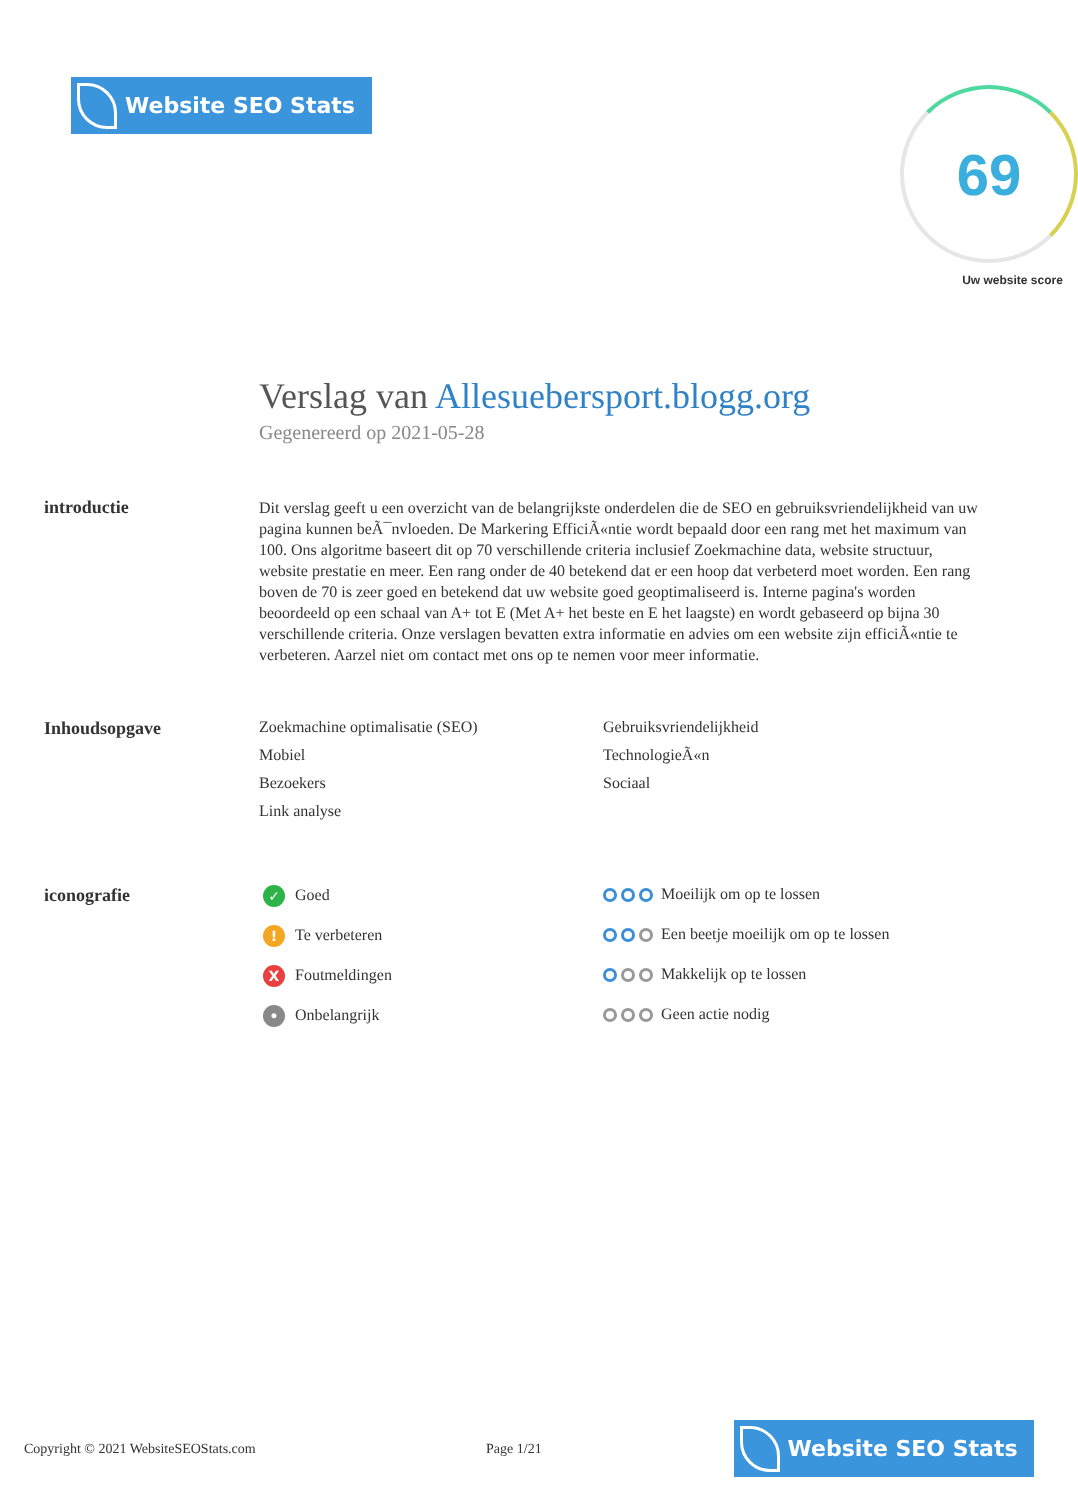Website SEO Stats
69
Uw website score
Verslag van Allesuebersport.blogg.org
Gegenereerd op 2021-05-28
introductie
Dit verslag geeft u een overzicht van de belangrijkste onderdelen die de SEO en gebruiksvriendelijkheid van uw pagina kunnen beÃ¯nvloeden. De Markering EfficiÃ«ntie wordt bepaald door een rang met het maximum van 100. Ons algoritme baseert dit op 70 verschillende criteria inclusief Zoekmachine data, website structuur, website prestatie en meer. Een rang onder de 40 betekend dat er een hoop dat verbeterd moet worden. Een rang boven de 70 is zeer goed en betekend dat uw website goed geoptimaliseerd is. Interne pagina's worden beoordeeld op een schaal van A+ tot E (Met A+ het beste en E het laagste) en wordt gebaseerd op bijna 30 verschillende criteria. Onze verslagen bevatten extra informatie en advies om een website zijn efficiÃ«ntie te verbeteren. Aarzel niet om contact met ons op te nemen voor meer informatie.
Inhoudsopgave Zoekmachine optimalisatie (SEO)
Gebruiksvriendelijkheid
Mobiel
TechnologieÃ«n
Bezoekers
Sociaal
Link analyse
iconografie
✓ Goed
Moeilijk om op te lossen
! Te verbeteren
Een beetje moeilijk om op te lossen
X Foutmeldingen
Makkelijk op te lossen
• Onbelangrijk
Geen actie nodig
Copyright © 2021 WebsiteSEOStats.com Page 1/21
Website SEO Stats